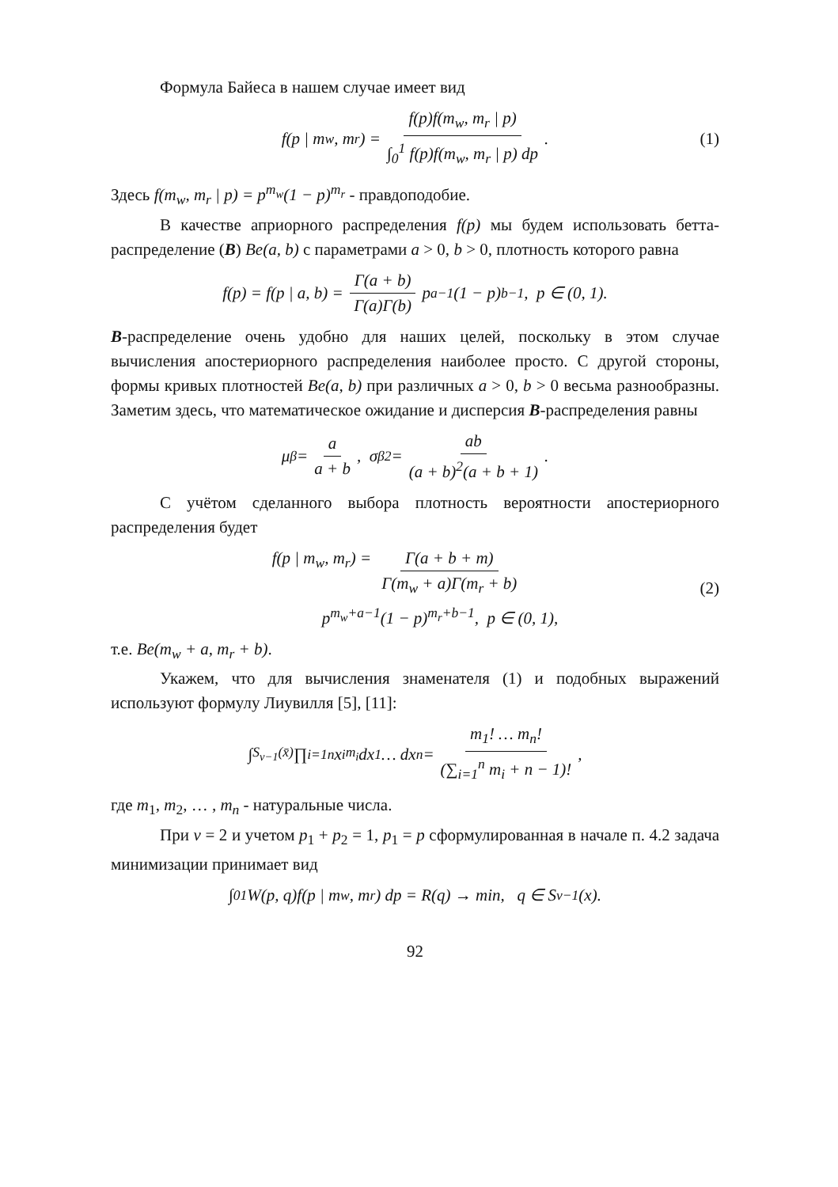Формула Байеса в нашем случае имеет вид
f(p | m<sub>w</sub>, m<sub>r</sub>) = f(p)f(m<sub>w</sub>, m<sub>r</sub> | p) ∫<sub>0</sub><sup>1</sup> f(p)f(m<sub>w</sub>, m<sub>r</sub> | p) dp. (1)
Здесь f(m<sub>w</sub>, m<sub>r</sub> | p) = p<sup>m<sub>w</sub></sup>(1 − p)<sup>m<sub>r</sub></sup> - правдоподобие.
В качестве априорного распределения f(p) мы будем использовать бетта-распределение (B) Be(a, b) с параметрами a > 0, b > 0, плотность которого равна
f(p) = f(p | a, b) = Γ(a + b) Γ(a)Γ(b) p<sup>a−1</sup>(1 − p)<sup>b−1</sup>, p ∈ (0, 1).
B-распределение очень удобно для наших целей, поскольку в этом случае вычисления апостериорного распределения наиболее просто. С другой стороны, формы кривых плотностей Be(a, b) при различных a > 0, b > 0 весьма разнообразны. Заметим здесь, что математическое ожидание и дисперсия B-распределения равны
μ<sub>β</sub> = a a + b, σ<sub>β</sub><sup>2</sup> = ab (a + b)<sup>2</sup>(a + b + 1).
С учётом сделанного выбора плотность вероятности апостериорного распределения будет
f(p | m<sub>w</sub>, m<sub>r</sub>) = Γ(a + b + m) Γ(m<sub>w</sub> + a)Γ(m<sub>r</sub> + b)
p<sup>m<sub>w</sub>+a−1</sup>(1 − p)<sup>m<sub>r</sub>+b−1</sup>, p ∈ (0, 1),
(2)
т.е. Be(m<sub>w</sub> + a, m<sub>r</sub> + b).
Укажем, что для вычисления знаменателя (1) и подобных выражений используют формулу Лиувилля [5], [11]:
∫<sub>S<sub>v−1</sub>(x̄)</sub> ∏<sub>i=1</sub><sup>n</sup> x<sub>i</sub><sup>m<sub>i</sub></sup> dx<sub>1</sub> … dx<sub>n</sub> = m<sub>1</sub>! … m<sub>n</sub>! (∑<sub>i=1</sub><sup>n</sup> m<sub>i</sub> + n − 1)!,
где m<sub>1</sub>, m<sub>2</sub>, … , m<sub>n</sub> - натуральные числа.
При v = 2 и учетом p<sub>1</sub> + p<sub>2</sub> = 1, p<sub>1</sub> = p сформулированная в начале п. 4.2 задача минимизации принимает вид
∫<sub>0</sub><sup>1</sup> W(p, q)f(p | m<sub>w</sub>, m<sub>r</sub>) dp = R(q) → min, q ∈ S<sub>v−1</sub>(x).
92